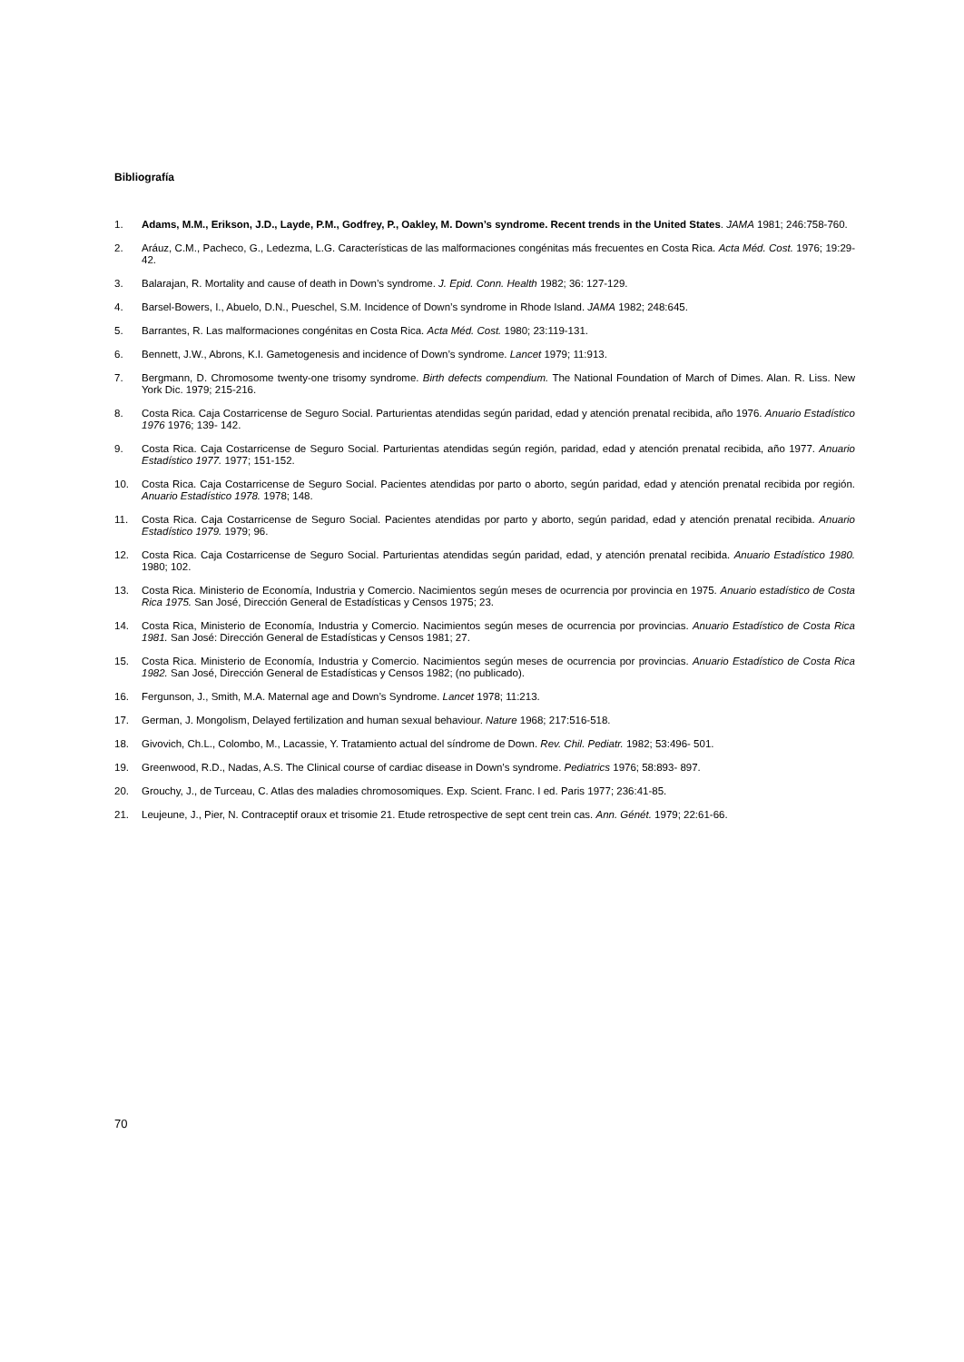Bibliografía
1. Adams, M.M., Erikson, J.D., Layde, P.M., Godfrey, P., Oakley, M. Down’s syndrome. Recent trends in the United States. JAMA 1981; 246:758-760.
2. Aráuz, C.M., Pacheco, G., Ledezma, L.G. Características de las malformaciones congénitas más frecuentes en Costa Rica. Acta Méd. Cost. 1976; 19:29-42.
3. Balarajan, R. Mortality and cause of death in Down’s syndrome. J. Epid. Conn. Health 1982; 36: 127-129.
4. Barsel-Bowers, I., Abuelo, D.N., Pueschel, S.M. Incidence of Down’s syndrome in Rhode Island. JAMA 1982; 248:645.
5. Barrantes, R. Las malformaciones congénitas en Costa Rica. Acta Méd. Cost. 1980; 23:119-131.
6. Bennett, J.W., Abrons, K.I. Gametogenesis and incidence of Down’s syndrome. Lancet 1979; 11:913.
7. Bergmann, D. Chromosome twenty-one trisomy syndrome. Birth defects compendium. The National Foundation of March of Dimes. Alan. R. Liss. New York Dic. 1979; 215-216.
8. Costa Rica. Caja Costarricense de Seguro Social. Parturientas atendidas según paridad, edad y atención prenatal recibida, año 1976. Anuario Estadístico 1976 1976; 139- 142.
9. Costa Rica. Caja Costarricense de Seguro Social. Parturientas atendidas según región, paridad, edad y atención prenatal recibida, año 1977. Anuario Estadístico 1977. 1977; 151-152.
10. Costa Rica. Caja Costarricense de Seguro Social. Pacientes atendidas por parto o aborto, según paridad, edad y atención prenatal recibida por región. Anuario Estadístico 1978. 1978; 148.
11. Costa Rica. Caja Costarricense de Seguro Social. Pacientes atendidas por parto y aborto, según paridad, edad y atención prenatal recibida. Anuario Estadístico 1979. 1979; 96.
12. Costa Rica. Caja Costarricense de Seguro Social. Parturientas atendidas según paridad, edad, y atención prenatal recibida. Anuario Estadístico 1980. 1980; 102.
13. Costa Rica. Ministerio de Economía, Industria y Comercio. Nacimientos según meses de ocurrencia por provincia en 1975. Anuario estadístico de Costa Rica 1975. San José, Dirección General de Estadísticas y Censos 1975; 23.
14. Costa Rica, Ministerio de Economía, Industria y Comercio. Nacimientos según meses de ocurrencia por provincias. Anuario Estadístico de Costa Rica 1981. San José: Dirección General de Estadísticas y Censos 1981; 27.
15. Costa Rica. Ministerio de Economía, Industria y Comercio. Nacimientos según meses de ocurrencia por provincias. Anuario Estadístico de Costa Rica 1982. San José, Dirección General de Estadísticas y Censos 1982; (no publicado).
16. Fergunson, J., Smith, M.A. Maternal age and Down’s Syndrome. Lancet 1978; 11:213.
17. German, J. Mongolism, Delayed fertilization and human sexual behaviour. Nature 1968; 217:516-518.
18. Givovich, Ch.L., Colombo, M., Lacassie, Y. Tratamiento actual del síndrome de Down. Rev. Chil. Pediatr. 1982; 53:496- 501.
19. Greenwood, R.D., Nadas, A.S. The Clinical course of cardiac disease in Down’s syndrome. Pediatrics 1976; 58:893- 897.
20. Grouchy, J., de Turceau, C. Atlas des maladies chromosomiques. Exp. Scient. Franc. I ed. Paris 1977; 236:41-85.
21. Leujeune, J., Pier, N. Contraceptif oraux et trisomie 21. Etude retrospective de sept cent trein cas. Ann. Génét. 1979; 22:61-66.
70